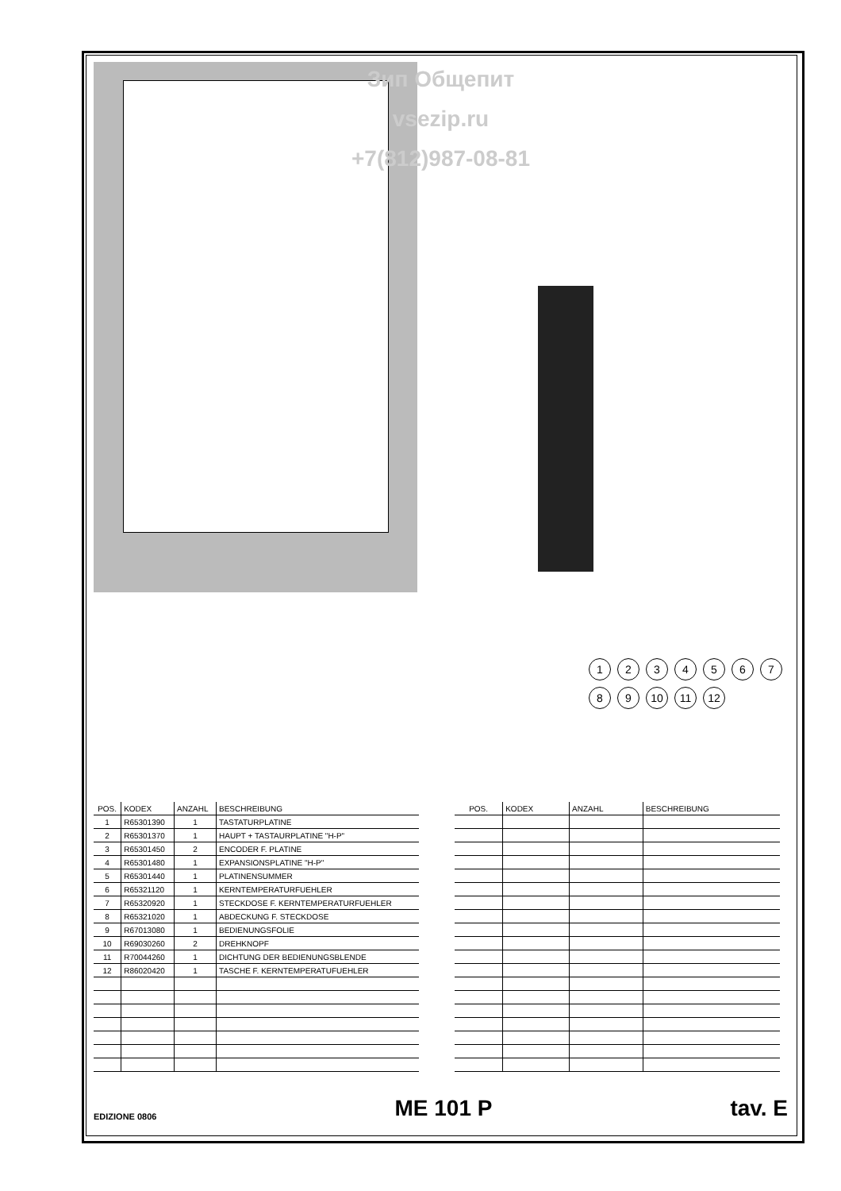Зип Общепит
vsezip.ru
+7(812)987-08-81
123456789 10 11 12
| POS. | KODEX | ANZAHL | BESCHREIBUNG |
| --- | --- | --- | --- |
| 1 | R65301390 | 1 | TASTATURPLATINE |
| 2 | R65301370 | 1 | HAUPT + TASTAURPLATINE "H-P" |
| 3 | R65301450 | 2 | ENCODER F. PLATINE |
| 4 | R65301480 | 1 | EXPANSIONSPLATINE "H-P" |
| 5 | R65301440 | 1 | PLATINENSUMMER |
| 6 | R65321120 | 1 | KERNTEMPERATURFUEHLER |
| 7 | R65320920 | 1 | STECKDOSE F. KERNTEMPERATURFUEHLER |
| 8 | R65321020 | 1 | ABDECKUNG F. STECKDOSE |
| 9 | R67013080 | 1 | BEDIENUNGSFOLIE |
| 10 | R69030260 | 2 | DREHKNOPF |
| 11 | R70044260 | 1 | DICHTUNG DER BEDIENUNGSBLENDE |
| 12 | R86020420 | 1 | TASCHE F. KERNTEMPERATUFUEHLER |
| POS. | KODEX | ANZAHL | BESCHREIBUNG |
| --- | --- | --- | --- |
EDIZIONE 0806 ME 101 P tav. E